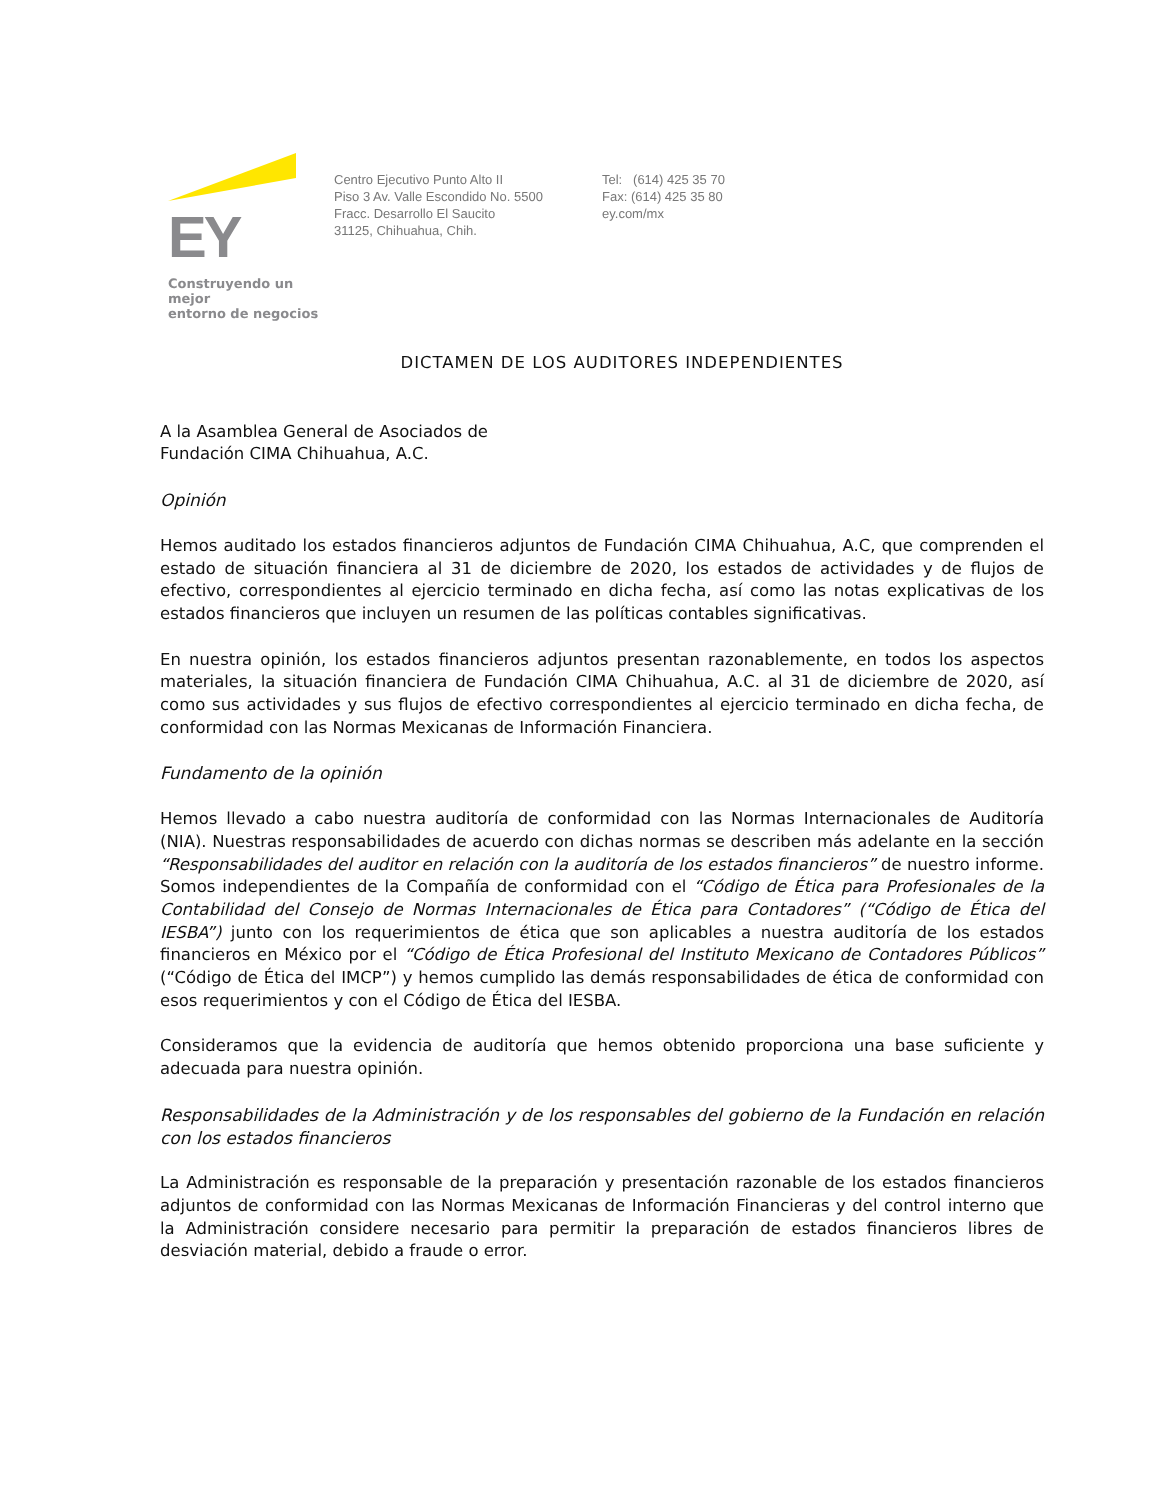EY
Construyendo un mejor
entorno de negocios
Centro Ejecutivo Punto Alto II
Piso 3 Av. Valle Escondido No. 5500
Fracc. Desarrollo El Saucito
31125, Chihuahua, Chih.
Tel: (614) 425 35 70
Fax: (614) 425 35 80
ey.com/mx
DICTAMEN DE LOS AUDITORES INDEPENDIENTES
A la Asamblea General de Asociados de
Fundación CIMA Chihuahua, A.C.
Opinión
Hemos auditado los estados financieros adjuntos de Fundación CIMA Chihuahua, A.C, que comprenden el estado de situación financiera al 31 de diciembre de 2020, los estados de actividades y de flujos de efectivo, correspondientes al ejercicio terminado en dicha fecha, así como las notas explicativas de los estados financieros que incluyen un resumen de las políticas contables significativas.
En nuestra opinión, los estados financieros adjuntos presentan razonablemente, en todos los aspectos materiales, la situación financiera de Fundación CIMA Chihuahua, A.C. al 31 de diciembre de 2020, así como sus actividades y sus flujos de efectivo correspondientes al ejercicio terminado en dicha fecha, de conformidad con las Normas Mexicanas de Información Financiera.
Fundamento de la opinión
Hemos llevado a cabo nuestra auditoría de conformidad con las Normas Internacionales de Auditoría (NIA). Nuestras responsabilidades de acuerdo con dichas normas se describen más adelante en la sección “Responsabilidades del auditor en relación con la auditoría de los estados financieros” de nuestro informe. Somos independientes de la Compañía de conformidad con el “Código de Ética para Profesionales de la Contabilidad del Consejo de Normas Internacionales de Ética para Contadores” (“Código de Ética del IESBA”) junto con los requerimientos de ética que son aplicables a nuestra auditoría de los estados financieros en México por el “Código de Ética Profesional del Instituto Mexicano de Contadores Públicos” (“Código de Ética del IMCP”) y hemos cumplido las demás responsabilidades de ética de conformidad con esos requerimientos y con el Código de Ética del IESBA.
Consideramos que la evidencia de auditoría que hemos obtenido proporciona una base suficiente y adecuada para nuestra opinión.
Responsabilidades de la Administración y de los responsables del gobierno de la Fundación en relación con los estados financieros
La Administración es responsable de la preparación y presentación razonable de los estados financieros adjuntos de conformidad con las Normas Mexicanas de Información Financieras y del control interno que la Administración considere necesario para permitir la preparación de estados financieros libres de desviación material, debido a fraude o error.